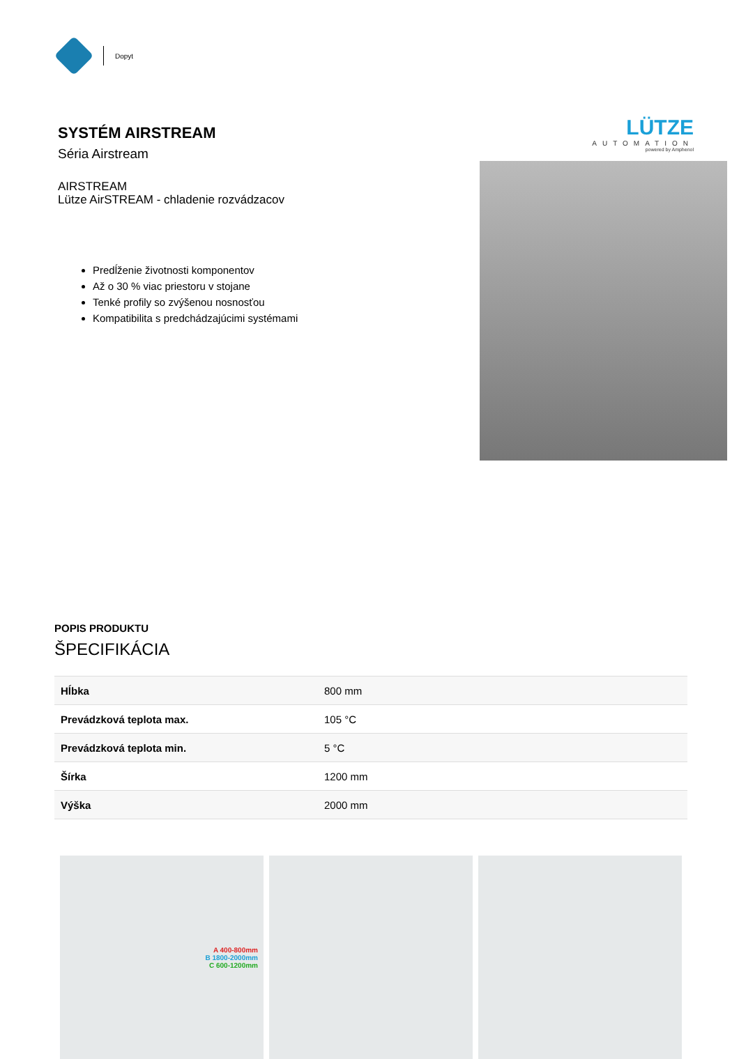Dopyt
SYSTÉM AIRSTREAM
Séria Airstream
AIRSTREAM
Lütze AirSTREAM - chladenie rozvádzacov
Predĺženie životnosti komponentov
Až o 30 % viac priestoru v stojane
Tenké profily so zvýšenou nosnosťou
Kompatibilita s predchádzajúcimi systémami
LÜTZE
AUTOMATION
powered by Amphenol
POPIS PRODUKTU
ŠPECIFIKÁCIA
| Hĺbka | 800 mm |
| Prevádzková teplota max. | 105 °C |
| Prevádzková teplota min. | 5 °C |
| Šírka | 1200 mm |
| Výška | 2000 mm |
A 400-800mm
B 1800-2000mm
C 600-1200mm